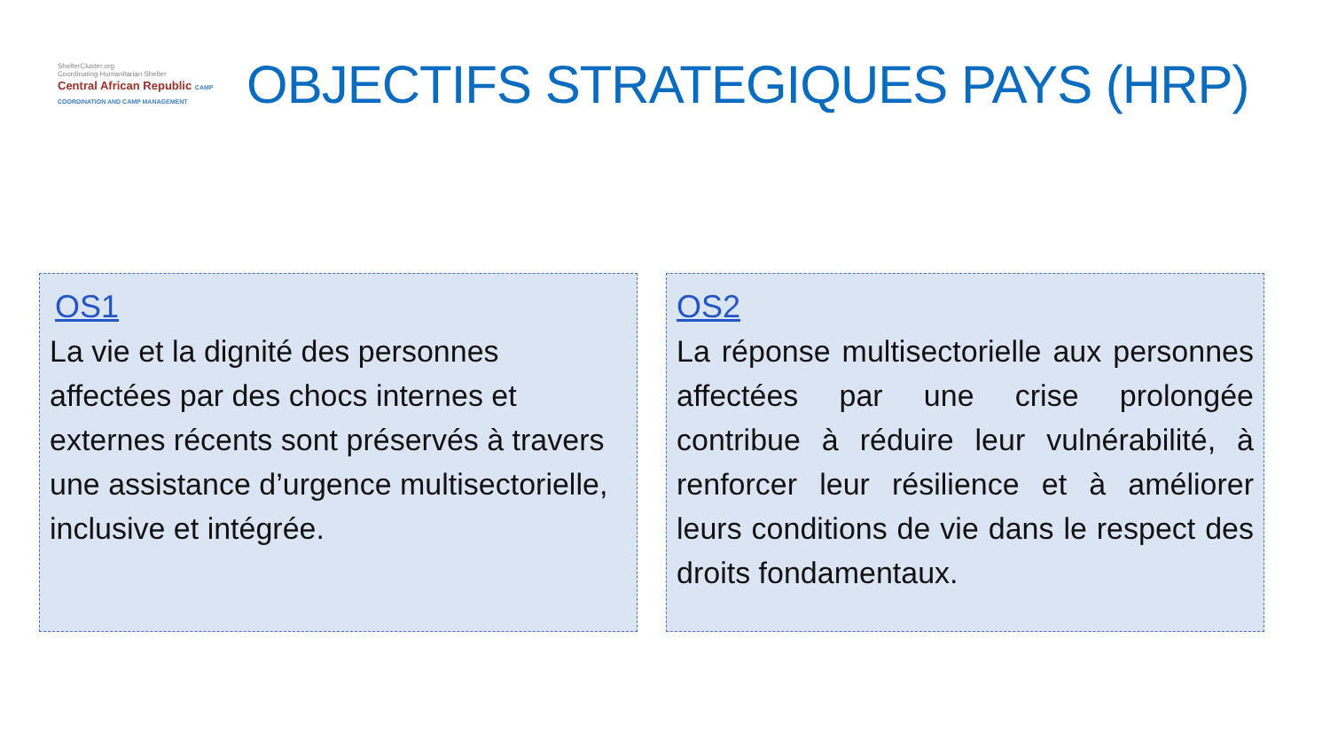ShelterCluster.org
Coordinating Humanitarian Shelter
Central African Republic CAMP COORDINATION AND CAMP MANAGEMENT
OBJECTIFS STRATEGIQUES PAYS (HRP)
OS1
La vie et la dignité des personnes affectées par des chocs internes et externes récents sont préservés à travers une assistance d’urgence multisectorielle, inclusive et intégrée.
OS2
La réponse multisectorielle aux personnes affectées par une crise prolongée contribue à réduire leur vulnérabilité, à renforcer leur résilience et à améliorer leurs conditions de vie dans le respect des droits fondamentaux.